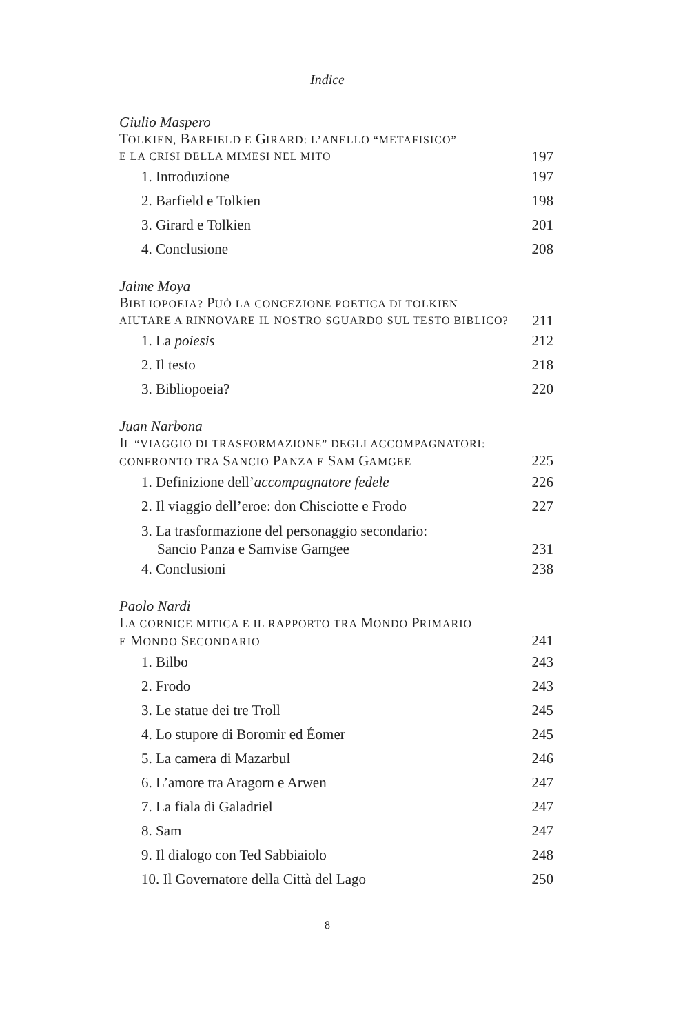Indice
Giulio Maspero
TOLKIEN, BARFIELD E GIRARD: L’ANELLO “METAFISICO”
E LA CRISI DELLA MIMESI NEL MITO 197
1. Introduzione 197
2. Barfield e Tolkien 198
3. Girard e Tolkien 201
4. Conclusione 208
Jaime Moya
BIBLIOPOEIA? PUÒ LA CONCEZIONE POETICA DI TOLKIEN
AIUTARE A RINNOVARE IL NOSTRO SGUARDO SUL TESTO BIBLICO? 211
1. La poiesis 212
2. Il testo 218
3. Bibliopoeia? 220
Juan Narbona
IL “VIAGGIO DI TRASFORMAZIONE” DEGLI ACCOMPAGNATORI:
CONFRONTO TRA SANCIO PANZA E SAM GAMGEE 225
1. Definizione dell’accompagnatore fedele 226
2. Il viaggio dell’eroe: don Chisciotte e Frodo 227
3. La trasformazione del personaggio secondario:
Sancio Panza e Samvise Gamgee 231
4. Conclusioni 238
Paolo Nardi
LA CORNICE MITICA E IL RAPPORTO TRA MONDO PRIMARIO
E MONDO SECONDARIO 241
1. Bilbo 243
2. Frodo 243
3. Le statue dei tre Troll 245
4. Lo stupore di Boromir ed Éomer 245
5. La camera di Mazarbul 246
6. L’amore tra Aragorn e Arwen 247
7. La fiala di Galadriel 247
8. Sam 247
9. Il dialogo con Ted Sabbiaiolo 248
10. Il Governatore della Città del Lago 250
8